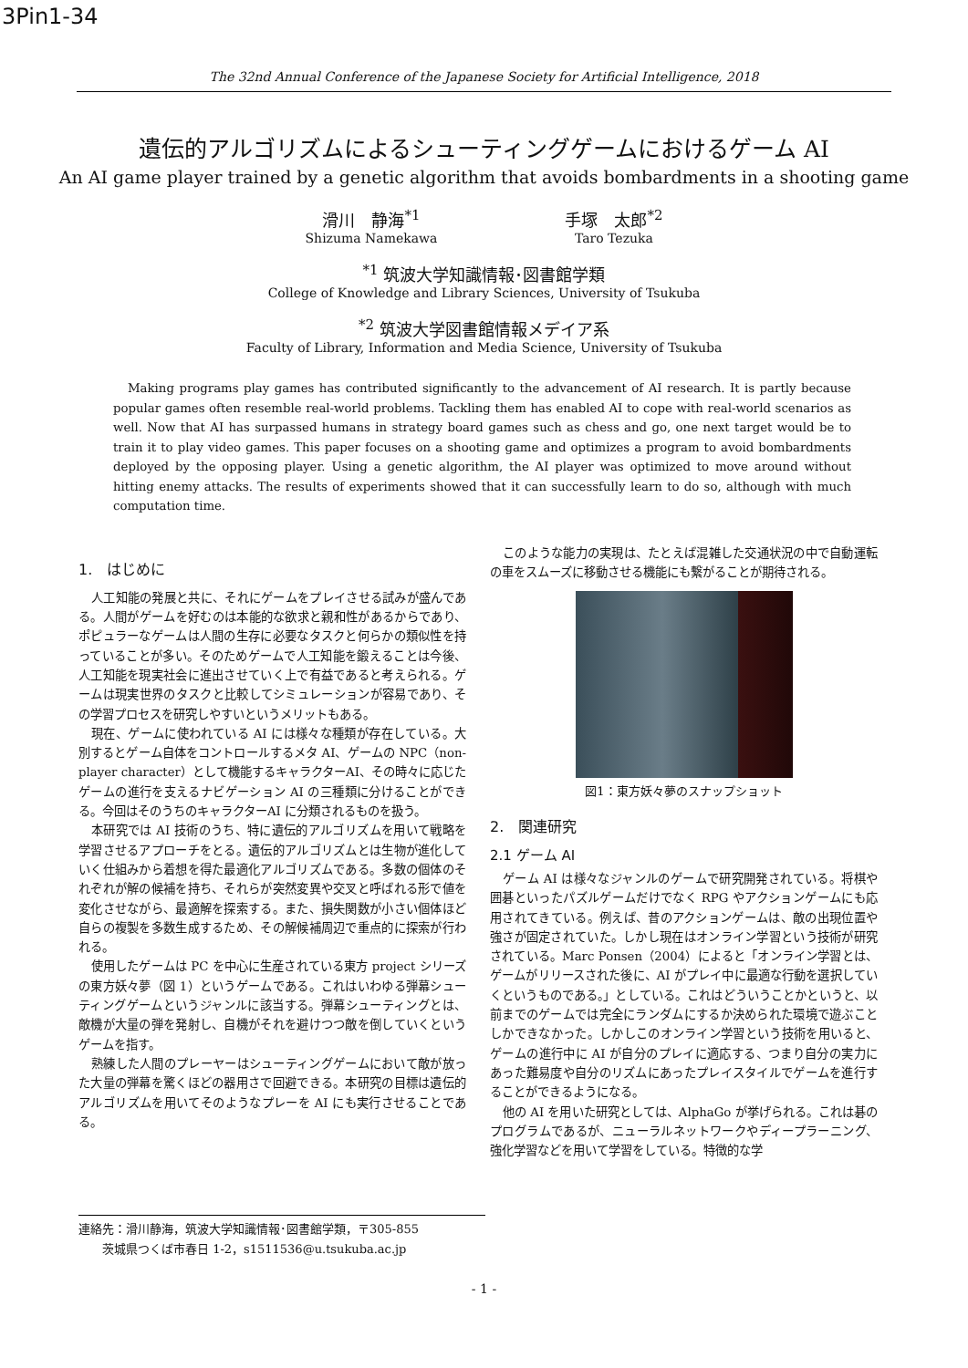3Pin1-34
The 32nd Annual Conference of the Japanese Society for Artificial Intelligence, 2018
遺伝的アルゴリズムによるシューティングゲームにおけるゲーム AI
An AI game player trained by a genetic algorithm that avoids bombardments in a shooting game
滑川　静海<sup>*1</sup>
Shizuma Namekawa
手塚　太郎<sup>*2</sup>
Taro Tezuka
<sup>*1</sup> 筑波大学知識情報･図書館学類
College of Knowledge and Library Sciences, University of Tsukuba
<sup>*2</sup> 筑波大学図書館情報メデイア系
Faculty of Library, Information and Media Science, University of Tsukuba
Making programs play games has contributed significantly to the advancement of AI research. It is partly because popular games often resemble real-world problems. Tackling them has enabled AI to cope with real-world scenarios as well. Now that AI has surpassed humans in strategy board games such as chess and go, one next target would be to train it to play video games. This paper focuses on a shooting game and optimizes a program to avoid bombardments deployed by the opposing player. Using a genetic algorithm, the AI player was optimized to move around without hitting enemy attacks. The results of experiments showed that it can successfully learn to do so, although with much computation time.
1.　はじめに
人工知能の発展と共に、それにゲームをプレイさせる試みが盛んである。人間がゲームを好むのは本能的な欲求と親和性があるからであり、ポピュラーなゲームは人間の生存に必要なタスクと何らかの類似性を持っていることが多い。そのためゲームで人工知能を鍛えることは今後、人工知能を現実社会に進出させていく上で有益であると考えられる。ゲームは現実世界のタスクと比較してシミュレーションが容易であり、その学習プロセスを研究しやすいというメリットもある。
現在、ゲームに使われている AI には様々な種類が存在している。大別するとゲーム自体をコントロールするメタ AI、ゲームの NPC（non-player character）として機能するキャラクターAI、その時々に応じたゲームの進行を支えるナビゲーション AI の三種類に分けることができる。今回はそのうちのキャラクターAI に分類されるものを扱う。
本研究では AI 技術のうち、特に遺伝的アルゴリズムを用いて戦略を学習させるアプローチをとる。遺伝的アルゴリズムとは生物が進化していく仕組みから着想を得た最適化アルゴリズムである。多数の個体のそれぞれが解の候補を持ち、それらが突然変異や交叉と呼ばれる形で値を変化させながら、最適解を探索する。また、損失関数が小さい個体ほど自らの複製を多数生成するため、その解候補周辺で重点的に探索が行われる。
使用したゲームは PC を中心に生産されている東方 project シリーズの東方妖々夢（図 1）というゲームである。これはいわゆる弾幕シューティングゲームというジャンルに該当する。弾幕シューティングとは、敵機が大量の弾を発射し、自機がそれを避けつつ敵を倒していくというゲームを指す。
熟練した人間のプレーヤーはシューティングゲームにおいて敵が放った大量の弾幕を驚くほどの器用さで回避できる。本研究の目標は遺伝的アルゴリズムを用いてそのようなプレーを AI にも実行させることである。
このような能力の実現は、たとえば混雑した交通状況の中で自動運転の車をスムーズに移動させる機能にも繋がることが期待される。
図1：東方妖々夢のスナップショット
2.　関連研究
2.1 ゲーム AI
ゲーム AI は様々なジャンルのゲームで研究開発されている。将棋や囲碁といったパズルゲームだけでなく RPG やアクションゲームにも応用されてきている。例えば、昔のアクションゲームは、敵の出現位置や強さが固定されていた。しかし現在はオンライン学習という技術が研究されている。Marc Ponsen（2004）によると「オンライン学習とは、ゲームがリリースされた後に、AI がプレイ中に最適な行動を選択していくというものである。」としている。これはどういうことかというと、以前までのゲームでは完全にランダムにするか決められた環境で遊ぶことしかできなかった。しかしこのオンライン学習という技術を用いると、ゲームの進行中に AI が自分のプレイに適応する、つまり自分の実力にあった難易度や自分のリズムにあったプレイスタイルでゲームを進行することができるようになる。
他の AI を用いた研究としては、AlphaGo が挙げられる。これは碁のプログラムであるが、ニューラルネットワークやディープラーニング、強化学習などを用いて学習をしている。特徴的な学
連絡先：滑川静海，筑波大学知識情報･図書館学類，〒305-855
　　茨城県つくば市春日 1-2，s1511536@u.tsukuba.ac.jp
- 1 -